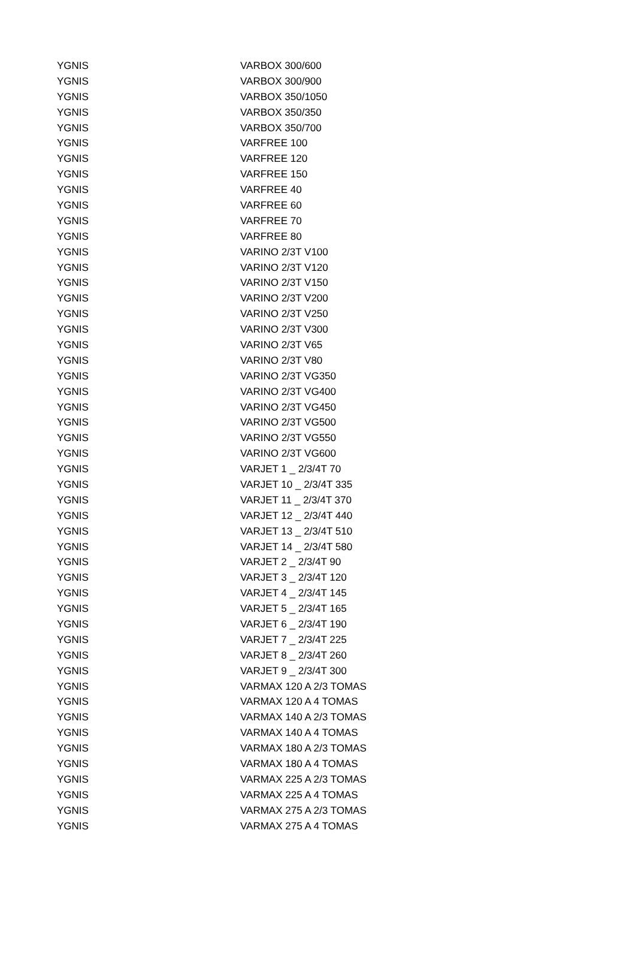| YGNIS | VARBOX 300/600 |
| YGNIS | VARBOX 300/900 |
| YGNIS | VARBOX 350/1050 |
| YGNIS | VARBOX 350/350 |
| YGNIS | VARBOX 350/700 |
| YGNIS | VARFREE 100 |
| YGNIS | VARFREE 120 |
| YGNIS | VARFREE 150 |
| YGNIS | VARFREE 40 |
| YGNIS | VARFREE 60 |
| YGNIS | VARFREE 70 |
| YGNIS | VARFREE 80 |
| YGNIS | VARINO 2/3T V100 |
| YGNIS | VARINO 2/3T V120 |
| YGNIS | VARINO 2/3T V150 |
| YGNIS | VARINO 2/3T V200 |
| YGNIS | VARINO 2/3T V250 |
| YGNIS | VARINO 2/3T V300 |
| YGNIS | VARINO 2/3T V65 |
| YGNIS | VARINO 2/3T V80 |
| YGNIS | VARINO 2/3T VG350 |
| YGNIS | VARINO 2/3T VG400 |
| YGNIS | VARINO 2/3T VG450 |
| YGNIS | VARINO 2/3T VG500 |
| YGNIS | VARINO 2/3T VG550 |
| YGNIS | VARINO 2/3T VG600 |
| YGNIS | VARJET 1 _ 2/3/4T 70 |
| YGNIS | VARJET 10 _ 2/3/4T 335 |
| YGNIS | VARJET 11 _ 2/3/4T 370 |
| YGNIS | VARJET 12 _ 2/3/4T 440 |
| YGNIS | VARJET 13 _ 2/3/4T 510 |
| YGNIS | VARJET 14 _ 2/3/4T 580 |
| YGNIS | VARJET 2 _ 2/3/4T 90 |
| YGNIS | VARJET 3 _ 2/3/4T 120 |
| YGNIS | VARJET 4 _ 2/3/4T 145 |
| YGNIS | VARJET 5 _ 2/3/4T 165 |
| YGNIS | VARJET 6 _ 2/3/4T 190 |
| YGNIS | VARJET 7 _ 2/3/4T 225 |
| YGNIS | VARJET 8 _ 2/3/4T 260 |
| YGNIS | VARJET 9 _ 2/3/4T 300 |
| YGNIS | VARMAX 120 A 2/3 TOMAS |
| YGNIS | VARMAX 120 A 4 TOMAS |
| YGNIS | VARMAX 140 A 2/3 TOMAS |
| YGNIS | VARMAX 140 A 4 TOMAS |
| YGNIS | VARMAX 180 A 2/3 TOMAS |
| YGNIS | VARMAX 180 A 4 TOMAS |
| YGNIS | VARMAX 225 A 2/3 TOMAS |
| YGNIS | VARMAX 225 A 4 TOMAS |
| YGNIS | VARMAX 275 A 2/3 TOMAS |
| YGNIS | VARMAX 275 A 4 TOMAS |